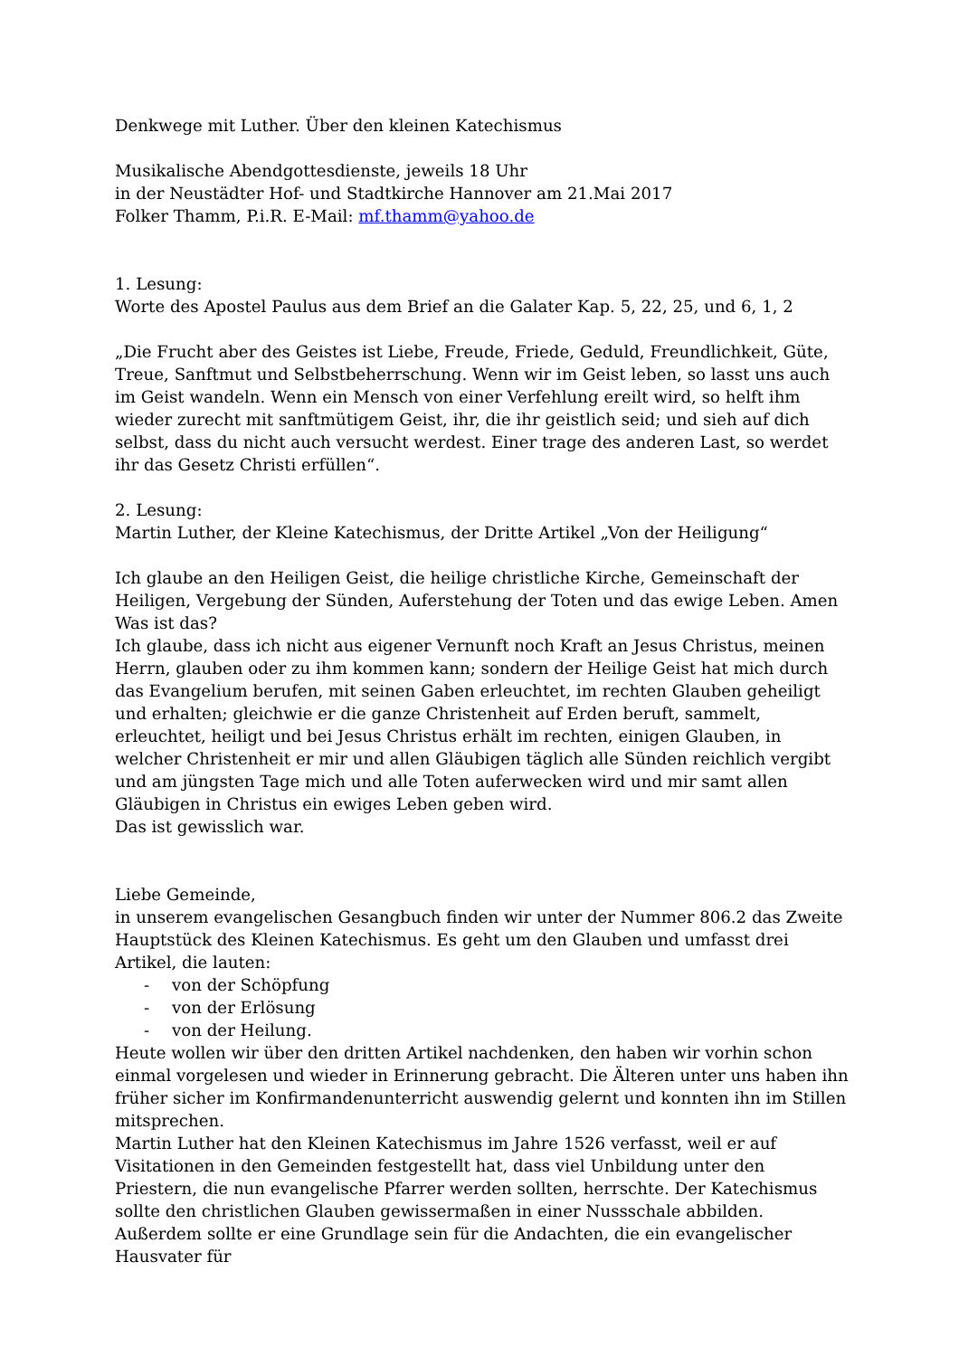Denkwege mit Luther. Über den kleinen Katechismus
Musikalische Abendgottesdienste, jeweils 18 Uhr
in der Neustädter Hof- und Stadtkirche Hannover am 21.Mai 2017
Folker Thamm, P.i.R. E-Mail: mf.thamm@yahoo.de
1. Lesung:
Worte des Apostel Paulus aus dem Brief an die Galater Kap. 5, 22, 25, und 6, 1, 2
„Die Frucht aber des Geistes ist Liebe, Freude, Friede, Geduld, Freundlichkeit, Güte, Treue, Sanftmut und Selbstbeherrschung. Wenn wir im Geist leben, so lasst uns auch im Geist wandeln. Wenn ein Mensch von einer Verfehlung ereilt wird, so helft ihm wieder zurecht mit sanftmütigem Geist, ihr, die ihr geistlich seid; und sieh auf dich selbst, dass du nicht auch versucht werdest. Einer trage des anderen Last, so werdet ihr das Gesetz Christi erfüllen“.
2. Lesung:
Martin Luther, der Kleine Katechismus, der Dritte Artikel „Von der Heiligung“
Ich glaube an den Heiligen Geist, die heilige christliche Kirche, Gemeinschaft der Heiligen, Vergebung der Sünden, Auferstehung der Toten und das ewige Leben. Amen
Was ist das?
Ich glaube, dass ich nicht aus eigener Vernunft noch Kraft an Jesus Christus, meinen Herrn, glauben oder zu ihm kommen kann; sondern der Heilige Geist hat mich durch das Evangelium berufen, mit seinen Gaben erleuchtet, im rechten Glauben geheiligt und erhalten; gleichwie er die ganze Christenheit auf Erden beruft, sammelt, erleuchtet, heiligt und bei Jesus Christus erhält im rechten, einigen Glauben, in welcher Christenheit er mir und allen Gläubigen täglich alle Sünden reichlich vergibt und am jüngsten Tage mich und alle Toten auferwecken wird und mir samt allen Gläubigen in Christus ein ewiges Leben geben wird.
Das ist gewisslich war.
Liebe Gemeinde,
in unserem evangelischen Gesangbuch finden wir unter der Nummer 806.2 das Zweite Hauptstück des Kleinen Katechismus. Es geht um den Glauben und umfasst drei Artikel, die lauten:
- von der Schöpfung
- von der Erlösung
- von der Heilung.
Heute wollen wir über den dritten Artikel nachdenken, den haben wir vorhin schon einmal vorgelesen und wieder in Erinnerung gebracht. Die Älteren unter uns haben ihn früher sicher im Konfirmandenunterricht auswendig gelernt und konnten ihn im Stillen mitsprechen.
Martin Luther hat den Kleinen Katechismus im Jahre 1526 verfasst, weil er auf Visitationen in den Gemeinden festgestellt hat, dass viel Unbildung unter den Priestern, die nun evangelische Pfarrer werden sollten, herrschte. Der Katechismus sollte den christlichen Glauben gewissermaßen in einer Nussschale abbilden. Außerdem sollte er eine Grundlage sein für die Andachten, die ein evangelischer Hausvater für